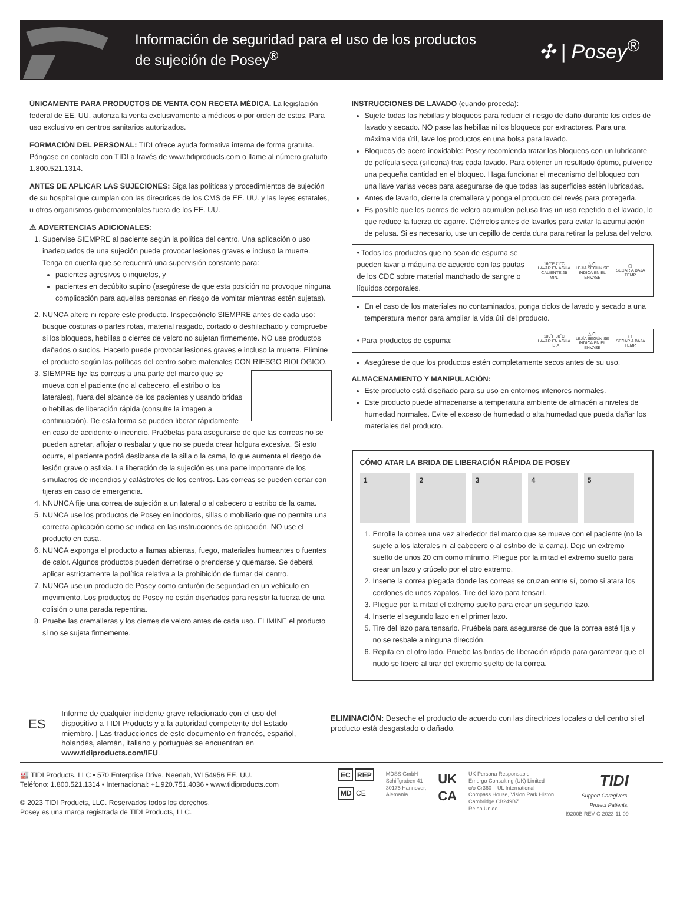Información de seguridad para el uso de los productos
de sujeción de Posey<sup>®</sup>
✣ | Posey<sup>®</sup>
ÚNICAMENTE PARA PRODUCTOS DE VENTA CON RECETA MÉDICA. La legislación federal de EE. UU. autoriza la venta exclusivamente a médicos o por orden de estos. Para uso exclusivo en centros sanitarios autorizados.
FORMACIÓN DEL PERSONAL: TIDI ofrece ayuda formativa interna de forma gratuita. Póngase en contacto con TIDI a través de www.tidiproducts.com o llame al número gratuito 1.800.521.1314.
ANTES DE APLICAR LAS SUJECIONES: Siga las políticas y procedimientos de sujeción de su hospital que cumplan con las directrices de los CMS de EE. UU. y las leyes estatales, u otros organismos gubernamentales fuera de los EE. UU.
⚠ ADVERTENCIAS ADICIONALES:
1. Supervise SIEMPRE al paciente según la política del centro. Una aplicación o uso inadecuados de una sujeción puede provocar lesiones graves e incluso la muerte. Tenga en cuenta que se requerirá una supervisión constante para:
pacientes agresivos o inquietos, y
pacientes en decúbito supino (asegúrese de que esta posición no provoque ninguna complicación para aquellas personas en riesgo de vomitar mientras estén sujetas).
2. NUNCA altere ni repare este producto. Inspecciónelo SIEMPRE antes de cada uso: busque costuras o partes rotas, material rasgado, cortado o deshilachado y compruebe si los bloqueos, hebillas o cierres de velcro no sujetan firmemente. NO use productos dañados o sucios. Hacerlo puede provocar lesiones graves e incluso la muerte. Elimine el producto según las políticas del centro sobre materiales CON RIESGO BIOLÓGICO.
3. SIEMPRE fije las correas a una parte del marco que se mueva con el paciente (no al cabecero, el estribo o los laterales), fuera del alcance de los pacientes y usando bridas o hebillas de liberación rápida (consulte la imagen a continuación). De esta forma se pueden liberar rápidamente en caso de accidente o incendio. Pruébelas para asegurarse de que las correas no se pueden apretar, aflojar o resbalar y que no se pueda crear holgura excesiva. Si esto ocurre, el paciente podrá deslizarse de la silla o la cama, lo que aumenta el riesgo de lesión grave o asfixia. La liberación de la sujeción es una parte importante de los simulacros de incendios y catástrofes de los centros. Las correas se pueden cortar con tijeras en caso de emergencia.
4. NNUNCA fije una correa de sujeción a un lateral o al cabecero o estribo de la cama.
5. NUNCA use los productos de Posey en inodoros, sillas o mobiliario que no permita una correcta aplicación como se indica en las instrucciones de aplicación. NO use el producto en casa.
6. NUNCA exponga el producto a llamas abiertas, fuego, materiales humeantes o fuentes de calor. Algunos productos pueden derretirse o prenderse y quemarse. Se deberá aplicar estrictamente la política relativa a la prohibición de fumar del centro.
7. NUNCA use un producto de Posey como cinturón de seguridad en un vehículo en movimiento. Los productos de Posey no están diseñados para resistir la fuerza de una colisión o una parada repentina.
8. Pruebe las cremalleras y los cierres de velcro antes de cada uso. ELIMINE el producto si no se sujeta firmemente.
INSTRUCCIONES DE LAVADO (cuando proceda):
Sujete todas las hebillas y bloqueos para reducir el riesgo de daño durante los ciclos de lavado y secado. NO pase las hebillas ni los bloqueos por extractores. Para una máxima vida útil, lave los productos en una bolsa para lavado.
Bloqueos de acero inoxidable: Posey recomienda tratar los bloqueos con un lubricante de película seca (silicona) tras cada lavado. Para obtener un resultado óptimo, pulverice una pequeña cantidad en el bloqueo. Haga funcionar el mecanismo del bloqueo con una llave varias veces para asegurarse de que todas las superficies estén lubricadas.
Antes de lavarlo, cierre la cremallera y ponga el producto del revés para protegerla.
Es posible que los cierres de velcro acumulen pelusa tras un uso repetido o el lavado, lo que reduce la fuerza de agarre. Ciérrelos antes de lavarlos para evitar la acumulación de pelusa. Si es necesario, use un cepillo de cerda dura para retirar la pelusa del velcro.
• Todos los productos que no sean de espuma se pueden lavar a máquina de acuerdo con las pautas de los CDC sobre material manchado de sangre o líquidos corporales.
160˚F 71˚C
LAVAR EN AGUA CALIENTE 25 MIN.
△ Cl
LEJÍA SEGÚN SE INDICA EN EL ENVASE
▢
SECAR A BAJA TEMP.
En el caso de los materiales no contaminados, ponga ciclos de lavado y secado a una temperatura menor para ampliar la vida útil del producto.
• Para productos de espuma:
100˚F 38˚C
LAVAR EN AGUA TIBIA
△ Cl
LEJÍA SEGÚN SE INDICA EN EL ENVASE
▢
SECAR A BAJA TEMP.
Asegúrese de que los productos estén completamente secos antes de su uso.
ALMACENAMIENTO Y MANIPULACIÓN:
Este producto está diseñado para su uso en entornos interiores normales.
Este producto puede almacenarse a temperatura ambiente de almacén a niveles de humedad normales. Evite el exceso de humedad o alta humedad que pueda dañar los materiales del producto.
CÓMO ATAR LA BRIDA DE LIBERACIÓN RÁPIDA DE POSEY
1 2 3 4 5
1. Enrolle la correa una vez alrededor del marco que se mueve con el paciente (no la sujete a los laterales ni al cabecero o al estribo de la cama). Deje un extremo suelto de unos 20 cm como mínimo. Pliegue por la mitad el extremo suelto para crear un lazo y crúcelo por el otro extremo.
2. Inserte la correa plegada donde las correas se cruzan entre sí, como si atara los cordones de unos zapatos. Tire del lazo para tensarl.
3. Pliegue por la mitad el extremo suelto para crear un segundo lazo.
4. Inserte el segundo lazo en el primer lazo.
5. Tire del lazo para tensarlo. Pruébela para asegurarse de que la correa esté fija y no se resbale a ninguna dirección.
6. Repita en el otro lado. Pruebe las bridas de liberación rápida para garantizar que el nudo se libere al tirar del extremo suelto de la correa.
ES
Informe de cualquier incidente grave relacionado con el uso del dispositivo a TIDI Products y a la autoridad competente del Estado miembro. | Las traducciones de este documento en francés, español, holandés, alemán, italiano y portugués se encuentran en www.tidiproducts.com/IFU.
ELIMINACIÓN: Deseche el producto de acuerdo con las directrices locales o del centro si el producto está desgastado o dañado.
🏭 TIDI Products, LLC • 570 Enterprise Drive, Neenah, WI 54956 EE. UU.
Teléfono: 1.800.521.1314 • Internacional: +1.920.751.4036 • www.tidiproducts.com
© 2023 TIDI Products, LLC. Reservados todos los derechos.
Posey es una marca registrada de TIDI Products, LLC.
EC REP
MD CE
MDSS GmbH
Schiffgraben 41
30175 Hannover,
Alemania
UK
CA
UK Persona Responsable
Emergo Consulting (UK) Limited
c/o Cr360 – UL International
Compass House, Vision Park Histon
Cambridge CB249BZ
Reino Unido
TIDI
Support Caregivers.
Protect Patients.
I9200B REV G 2023-11-09